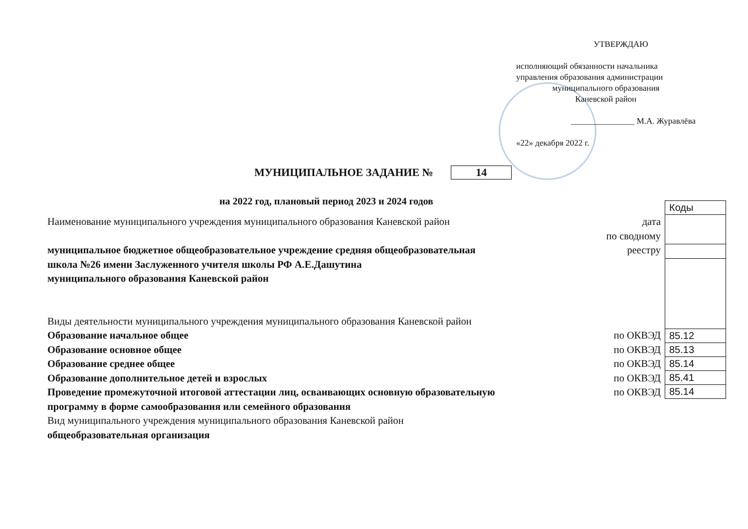УТВЕРЖДАЮ
исполняющий обязанности начальника управления образования администрации
муниципального образования
Каневской район
_______________ М.А. Журавлёва
«22» декабря 2022 г.
МУНИЦИПАЛЬНОЕ ЗАДАНИЕ № 14
на 2022 год, плановый период 2023 и 2024 годов
Наименование муниципального учреждения муниципального образования Каневской район дата
по сводному
муниципальное бюджетное общеобразовательное учреждение средняя общеобразовательная реестру
школа №26 имени Заслуженного учителя школы РФ А.Е.Дашутина
муниципального образования Каневской район
Виды деятельности муниципального учреждения муниципального образования Каневской район
Образование начальное общее по ОКВЭД
Образование основное общее по ОКВЭД
Образование среднее общее по ОКВЭД
Образование дополнительное детей и взрослых по ОКВЭД
Проведение промежуточной итоговой аттестации лиц, осваивающих основную образовательную по ОКВЭД
программу в форме самообразования или семейного образования
Вид муниципального учреждения муниципального образования Каневской район
общеобразовательная организация
| Коды |
| --- |
| 85.12 |
| 85.13 |
| 85.14 |
| 85.41 |
| 85.14 |